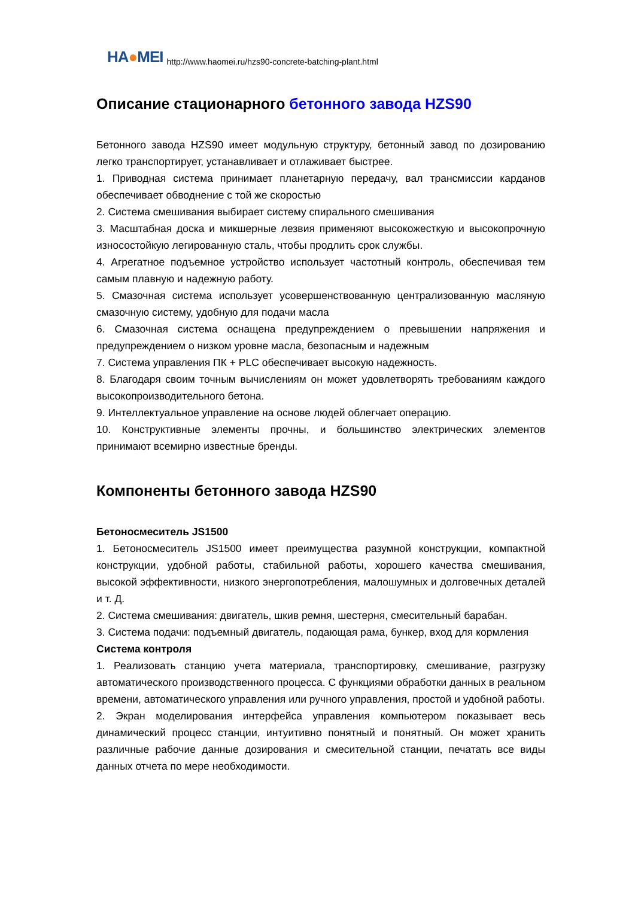HA●MEI
http://www.haomei.ru/hzs90-concrete-batching-plant.html
Описание стационарного бетонного завода HZS90
Бетонного завода HZS90 имеет модульную структуру, бетонный завод по дозированию легко транспортирует, устанавливает и отлаживает быстрее.
1. Приводная система принимает планетарную передачу, вал трансмиссии карданов обеспечивает обводнение с той же скоростью
2. Система смешивания выбирает систему спирального смешивания
3. Масштабная доска и микшерные лезвия применяют высокожесткую и высокопрочную износостойкую легированную сталь, чтобы продлить срок службы.
4. Агрегатное подъемное устройство использует частотный контроль, обеспечивая тем самым плавную и надежную работу.
5. Смазочная система использует усовершенствованную централизованную масляную смазочную систему, удобную для подачи масла
6. Смазочная система оснащена предупреждением о превышении напряжения и предупреждением о низком уровне масла, безопасным и надежным
7. Система управления ПК + PLC обеспечивает высокую надежность.
8. Благодаря своим точным вычислениям он может удовлетворять требованиям каждого высокопроизводительного бетона.
9. Интеллектуальное управление на основе людей облегчает операцию.
10. Конструктивные элементы прочны, и большинство электрических элементов принимают всемирно известные бренды.
Компоненты бетонного завода HZS90
Бетоносмеситель JS1500
1. Бетоносмеситель JS1500 имеет преимущества разумной конструкции, компактной конструкции, удобной работы, стабильной работы, хорошего качества смешивания, высокой эффективности, низкого энергопотребления, малошумных и долговечных деталей и т. Д.
2. Система смешивания: двигатель, шкив ремня, шестерня, смесительный барабан.
3. Система подачи: подъемный двигатель, подающая рама, бункер, вход для кормления
Система контроля
1. Реализовать станцию учета материала, транспортировку, смешивание, разгрузку автоматического производственного процесса. С функциями обработки данных в реальном времени, автоматического управления или ручного управления, простой и удобной работы.
2. Экран моделирования интерфейса управления компьютером показывает весь динамический процесс станции, интуитивно понятный и понятный. Он может хранить различные рабочие данные дозирования и смесительной станции, печатать все виды данных отчета по мере необходимости.